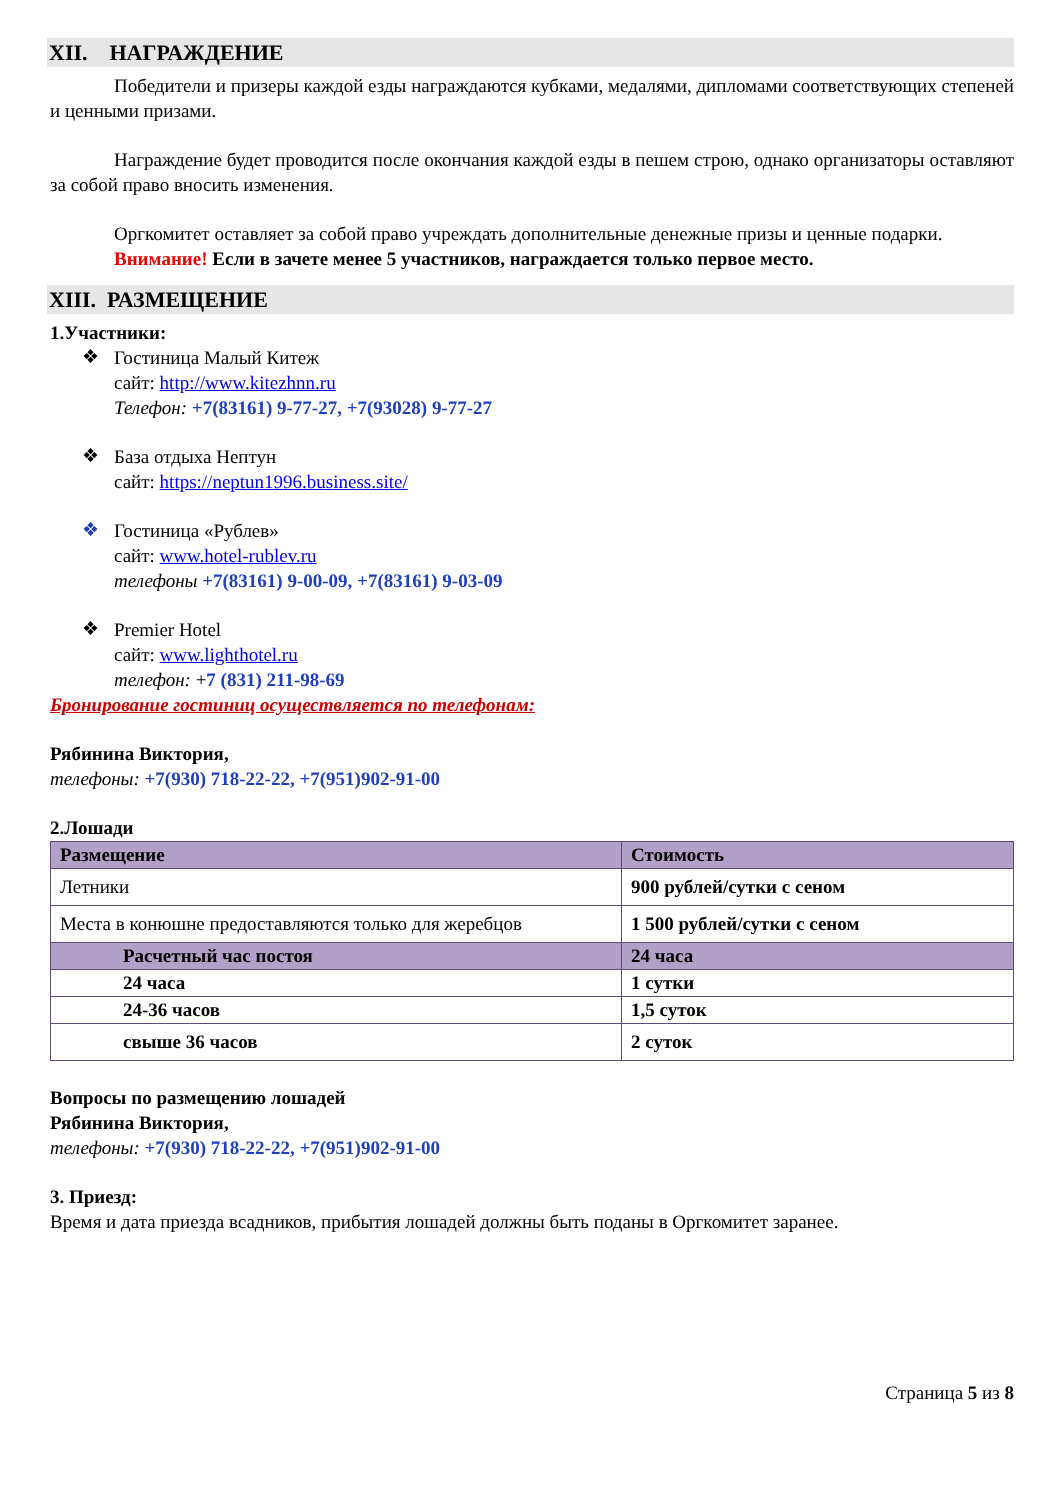XII. НАГРАЖДЕНИЕ
Победители и призеры каждой езды награждаются кубками, медалями, дипломами соответствующих степеней и ценными призами.
Награждение будет проводится после окончания каждой езды в пешем строю, однако организаторы оставляют за собой право вносить изменения.
Оргкомитет оставляет за собой право учреждать дополнительные денежные призы и ценные подарки.
Внимание! Если в зачете менее 5 участников, награждается только первое место.
XIII. РАЗМЕЩЕНИЕ
1.Участники:
❖
Гостиница Малый Китеж
сайт: http://www.kitezhnn.ru
Телефон: +7(83161) 9-77-27, +7(93028) 9-77-27
❖
База отдыха Нептун
сайт: https://neptun1996.business.site/
❖
Гостиница «Рублев»
сайт: www.hotel-rublev.ru
телефоны +7(83161) 9-00-09, +7(83161) 9-03-09
❖
Premier Hotel
сайт: www.lighthotel.ru
телефон: +7 (831) 211-98-69
Бронирование гостиниц осуществляется по телефонам:
Рябинина Виктория,
телефоны: +7(930) 718-22-22, +7(951)902-91-00
2.Лошади
| Размещение | Стоимость |
| Летники | 900 рублей/сутки с сеном |
| Места в конюшне предоставляются только для жеребцов | 1 500 рублей/сутки с сеном |
| Расчетный час постоя | 24 часа |
| 24 часа | 1 сутки |
| 24-36 часов | 1,5 суток |
| свыше 36 часов | 2 суток |
Вопросы по размещению лошадей
Рябинина Виктория,
телефоны: +7(930) 718-22-22, +7(951)902-91-00
3. Приезд:
Время и дата приезда всадников, прибытия лошадей должны быть поданы в Оргкомитет заранее.
Страница 5 из 8